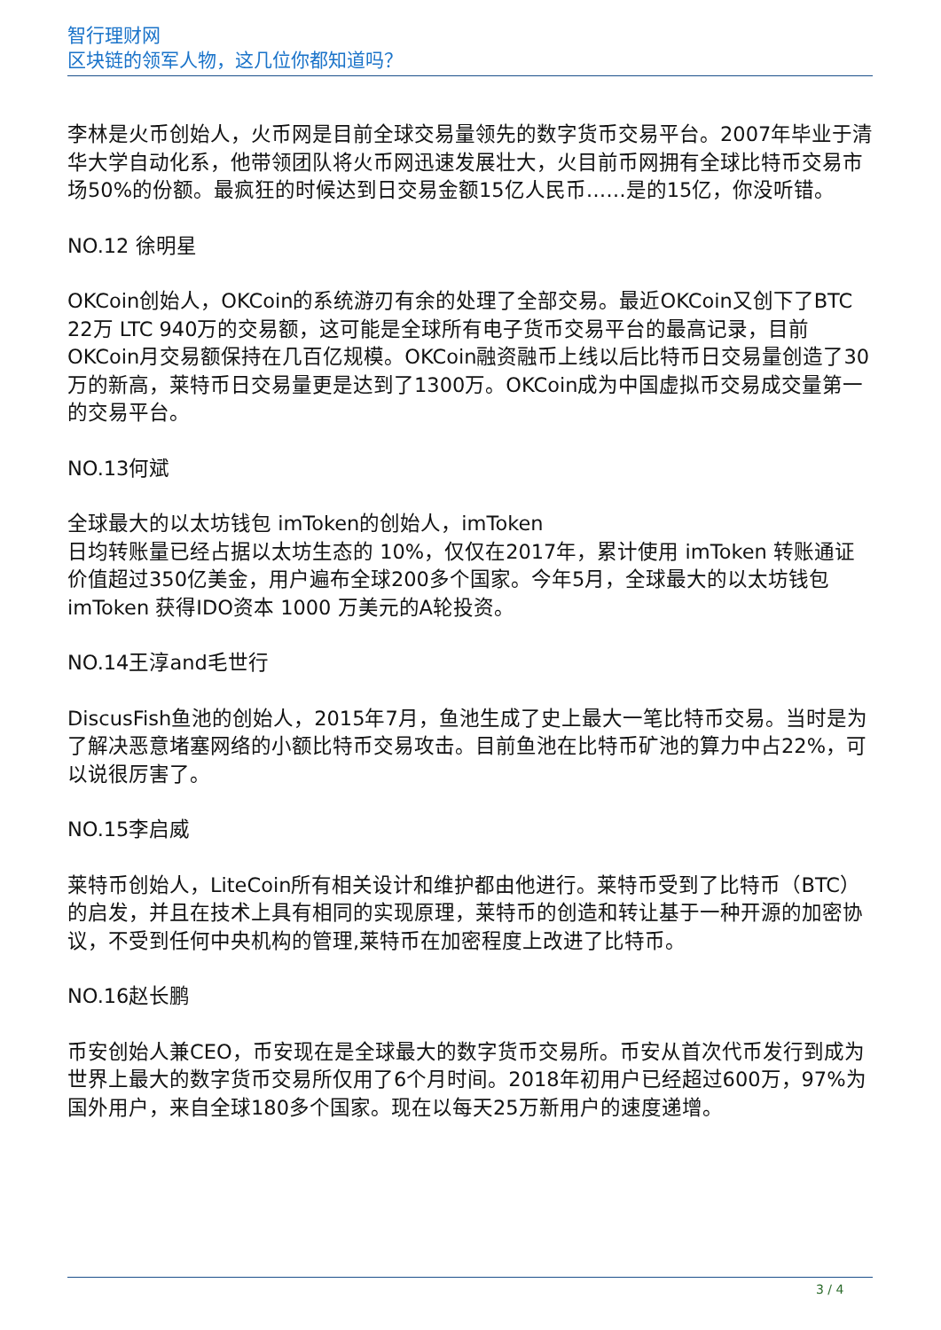智行理财网
区块链的领军人物，这几位你都知道吗？
李林是火币创始人，火币网是目前全球交易量领先的数字货币交易平台。2007年毕业于清华大学自动化系，他带领团队将火币网迅速发展壮大，火目前币网拥有全球比特币交易市场50%的份额。最疯狂的时候达到日交易金额15亿人民币……是的15亿，你没听错。
NO.12 徐明星
OKCoin创始人，OKCoin的系统游刃有余的处理了全部交易。最近OKCoin又创下了BTC 22万 LTC 940万的交易额，这可能是全球所有电子货币交易平台的最高记录，目前OKCoin月交易额保持在几百亿规模。OKCoin融资融币上线以后比特币日交易量创造了30万的新高，莱特币日交易量更是达到了1300万。OKCoin成为中国虚拟币交易成交量第一的交易平台。
NO.13何斌
全球最大的以太坊钱包 imToken的创始人，imToken
日均转账量已经占据以太坊生态的 10%，仅仅在2017年，累计使用 imToken 转账通证价值超过350亿美金，用户遍布全球200多个国家。今年5月，全球最大的以太坊钱包 imToken 获得IDO资本 1000 万美元的A轮投资。
NO.14王淳and毛世行
DiscusFish鱼池的创始人，2015年7月，鱼池生成了史上最大一笔比特币交易。当时是为了解决恶意堵塞网络的小额比特币交易攻击。目前鱼池在比特币矿池的算力中占22%，可以说很厉害了。
NO.15李启威
莱特币创始人，LiteCoin所有相关设计和维护都由他进行。莱特币受到了比特币（BTC）的启发，并且在技术上具有相同的实现原理，莱特币的创造和转让基于一种开源的加密协议，不受到任何中央机构的管理,莱特币在加密程度上改进了比特币。
NO.16赵长鹏
币安创始人兼CEO，币安现在是全球最大的数字货币交易所。币安从首次代币发行到成为世界上最大的数字货币交易所仅用了6个月时间。2018年初用户已经超过600万，97%为国外用户，来自全球180多个国家。现在以每天25万新用户的速度递增。
3 / 4